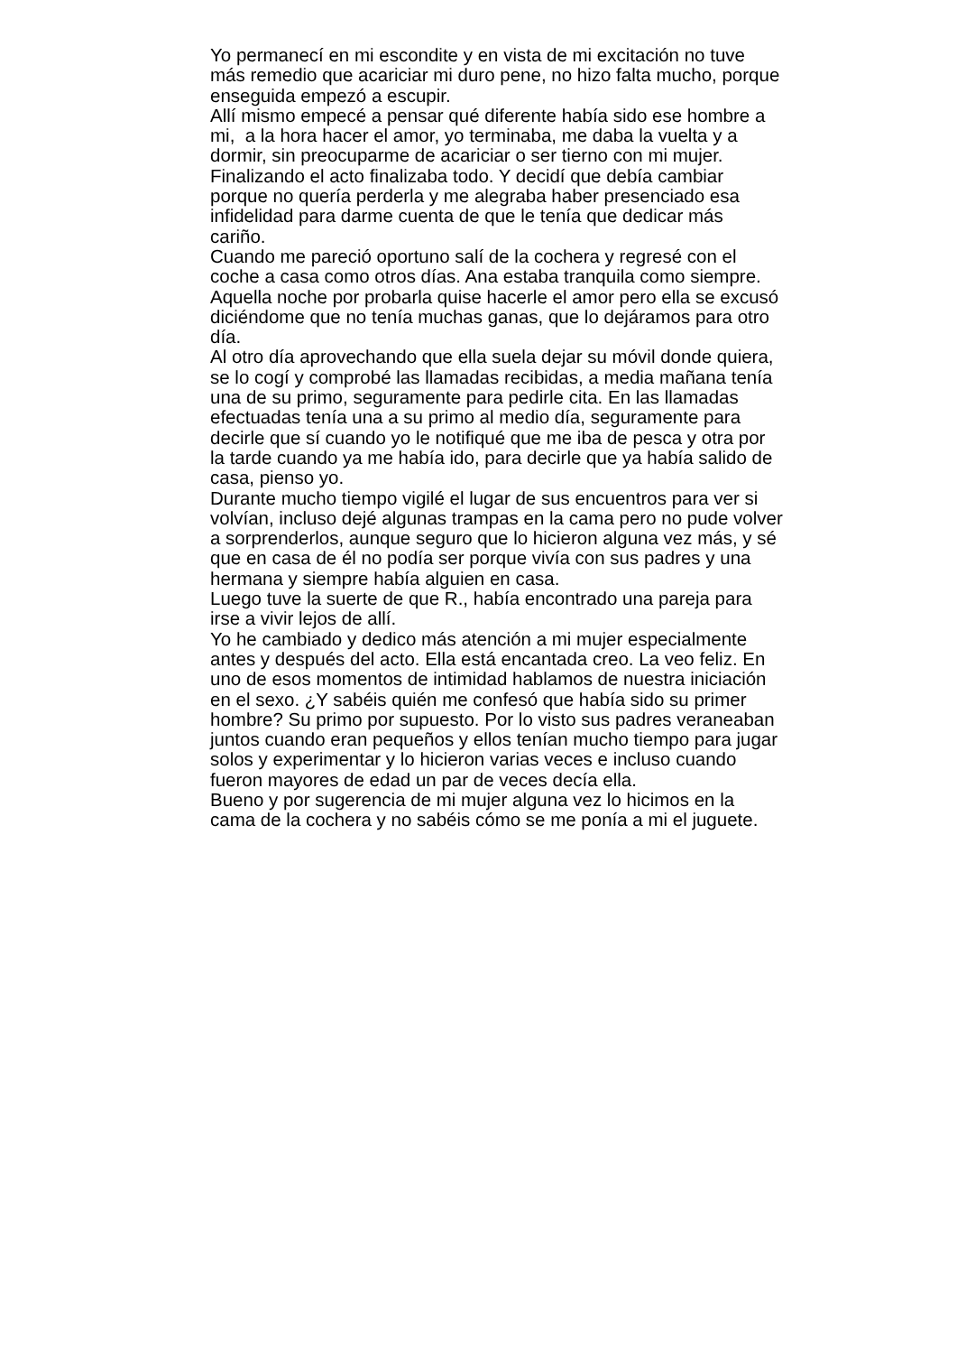Yo permanecí en mi escondite y en vista de mi excitación no tuve
más remedio que acariciar mi duro pene, no hizo falta mucho, porque
enseguida empezó a escupir.
Allí mismo empecé a pensar qué diferente había sido ese hombre a
mi, a la hora hacer el amor, yo terminaba, me daba la vuelta y a
dormir, sin preocuparme de acariciar o ser tierno con mi mujer.
Finalizando el acto finalizaba todo. Y decidí que debía cambiar
porque no quería perderla y me alegraba haber presenciado esa
infidelidad para darme cuenta de que le tenía que dedicar más
cariño.
Cuando me pareció oportuno salí de la cochera y regresé con el
coche a casa como otros días. Ana estaba tranquila como siempre.
Aquella noche por probarla quise hacerle el amor pero ella se excusó
diciéndome que no tenía muchas ganas, que lo dejáramos para otro
día.
Al otro día aprovechando que ella suela dejar su móvil donde quiera,
se lo cogí y comprobé las llamadas recibidas, a media mañana tenía
una de su primo, seguramente para pedirle cita. En las llamadas
efectuadas tenía una a su primo al medio día, seguramente para
decirle que sí cuando yo le notifiqué que me iba de pesca y otra por
la tarde cuando ya me había ido, para decirle que ya había salido de
casa, pienso yo.
Durante mucho tiempo vigilé el lugar de sus encuentros para ver si
volvían, incluso dejé algunas trampas en la cama pero no pude volver
a sorprenderlos, aunque seguro que lo hicieron alguna vez más, y sé
que en casa de él no podía ser porque vivía con sus padres y una
hermana y siempre había alguien en casa.
Luego tuve la suerte de que R., había encontrado una pareja para
irse a vivir lejos de allí.
Yo he cambiado y dedico más atención a mi mujer especialmente
antes y después del acto. Ella está encantada creo. La veo feliz. En
uno de esos momentos de intimidad hablamos de nuestra iniciación
en el sexo. ¿Y sabéis quién me confesó que había sido su primer
hombre? Su primo por supuesto. Por lo visto sus padres veraneaban
juntos cuando eran pequeños y ellos tenían mucho tiempo para jugar
solos y experimentar y lo hicieron varias veces e incluso cuando
fueron mayores de edad un par de veces decía ella.
Bueno y por sugerencia de mi mujer alguna vez lo hicimos en la
cama de la cochera y no sabéis cómo se me ponía a mi el juguete.